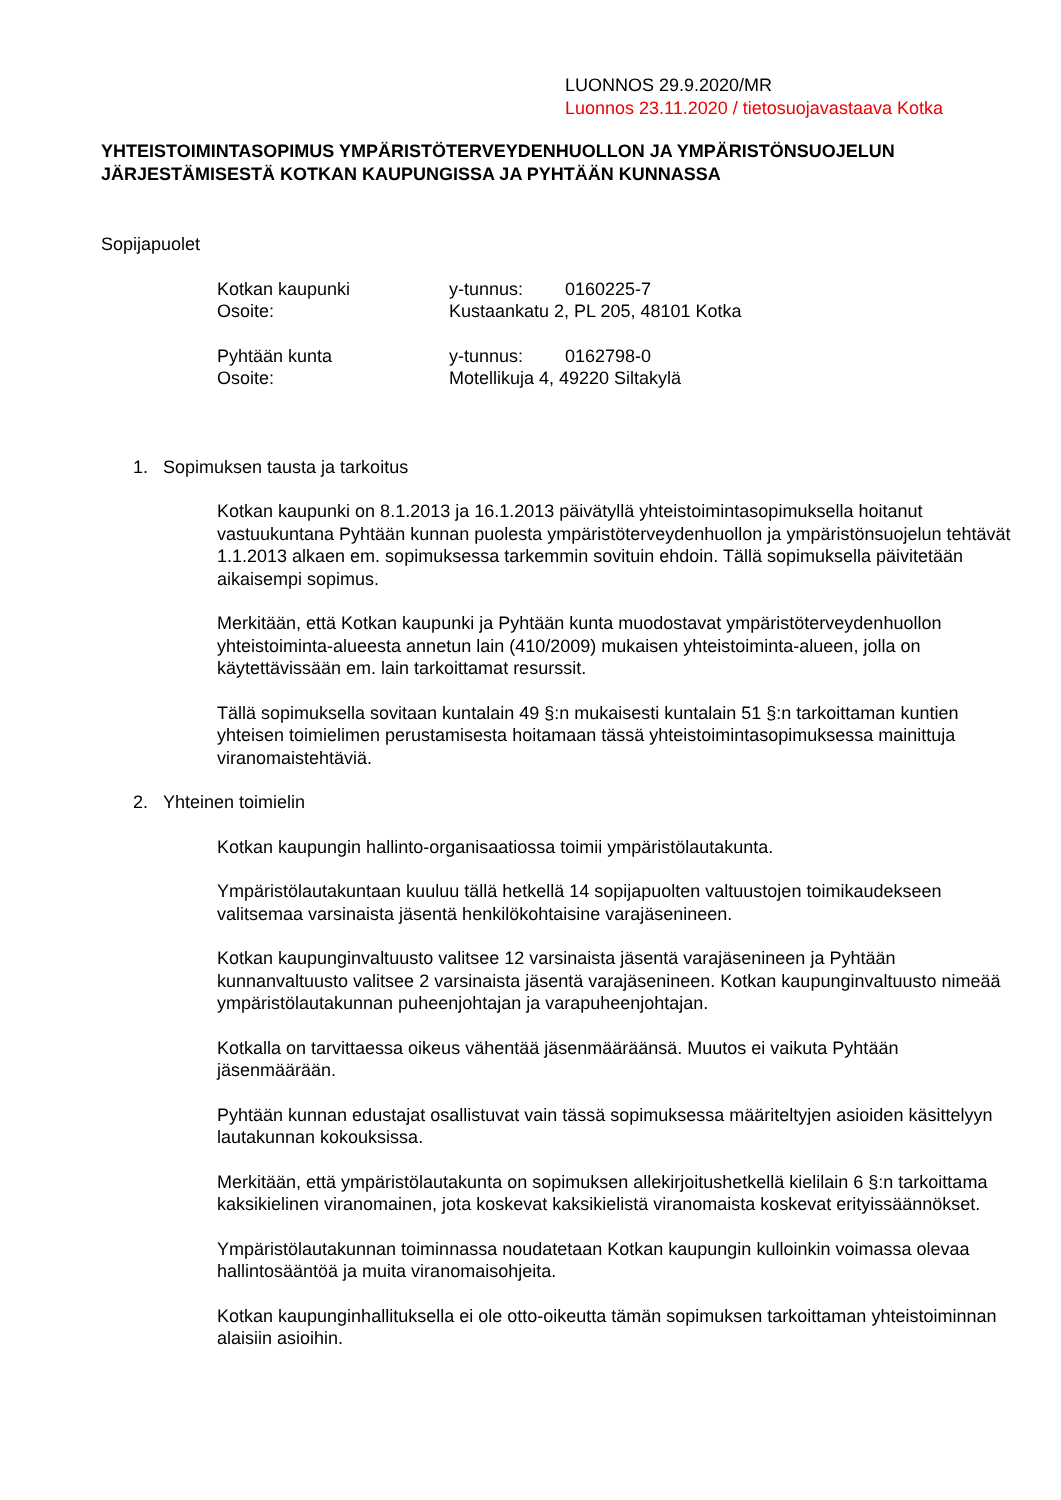LUONNOS 29.9.2020/MR
Luonnos 23.11.2020 / tietosuojavastaava Kotka
YHTEISTOIMINTASOPIMUS YMPÄRISTÖTERVEYDENHUOLLON JA YMPÄRISTÖNSUOJELUN JÄRJESTÄMISESTÄ KOTKAN KAUPUNGISSA JA PYHTÄÄN KUNNASSA
Sopijapuolet
| Kotkan kaupunki | y-tunnus: | 0160225-7 |
| Osoite: | Kustaankatu 2, PL 205, 48101 Kotka | |
| Pyhtään kunta | y-tunnus: | 0162798-0 |
| Osoite: | Motellikuja 4, 49220 Siltakylä | |
1. Sopimuksen tausta ja tarkoitus
Kotkan kaupunki on 8.1.2013 ja 16.1.2013 päivätyllä yhteistoimintasopimuksella hoitanut vastuukuntana Pyhtään kunnan puolesta ympäristöterveydenhuollon ja ympäristönsuojelun tehtävät 1.1.2013 alkaen em. sopimuksessa tarkemmin sovituin ehdoin. Tällä sopimuksella päivitetään aikaisempi sopimus.
Merkitään, että Kotkan kaupunki ja Pyhtään kunta muodostavat ympäristöterveydenhuollon yhteistoiminta-alueesta annetun lain (410/2009) mukaisen yhteistoiminta-alueen, jolla on käytettävissään em. lain tarkoittamat resurssit.
Tällä sopimuksella sovitaan kuntalain 49 §:n mukaisesti kuntalain 51 §:n tarkoittaman kuntien yhteisen toimielimen perustamisesta hoitamaan tässä yhteistoimintasopimuksessa mainittuja viranomaistehtäviä.
2. Yhteinen toimielin
Kotkan kaupungin hallinto-organisaatiossa toimii ympäristölautakunta.
Ympäristölautakuntaan kuuluu tällä hetkellä 14 sopijapuolten valtuustojen toimikaudekseen valitsemaa varsinaista jäsentä henkilökohtaisine varajäsenineen.
Kotkan kaupunginvaltuusto valitsee 12 varsinaista jäsentä varajäsenineen ja Pyhtään kunnanvaltuusto valitsee 2 varsinaista jäsentä varajäsenineen. Kotkan kaupunginvaltuusto nimeää ympäristölautakunnan puheenjohtajan ja varapuheenjohtajan.
Kotkalla on tarvittaessa oikeus vähentää jäsenmääräänsä. Muutos ei vaikuta Pyhtään jäsenmäärään.
Pyhtään kunnan edustajat osallistuvat vain tässä sopimuksessa määriteltyjen asioiden käsittelyyn lautakunnan kokouksissa.
Merkitään, että ympäristölautakunta on sopimuksen allekirjoitushetkellä kielilain 6 §:n tarkoittama kaksikielinen viranomainen, jota koskevat kaksikielistä viranomaista koskevat erityissäännökset.
Ympäristölautakunnan toiminnassa noudatetaan Kotkan kaupungin kulloinkin voimassa olevaa hallintosääntöä ja muita viranomaisohjeita.
Kotkan kaupunginhallituksella ei ole otto-oikeutta tämän sopimuksen tarkoittaman yhteistoiminnan alaisiin asioihin.